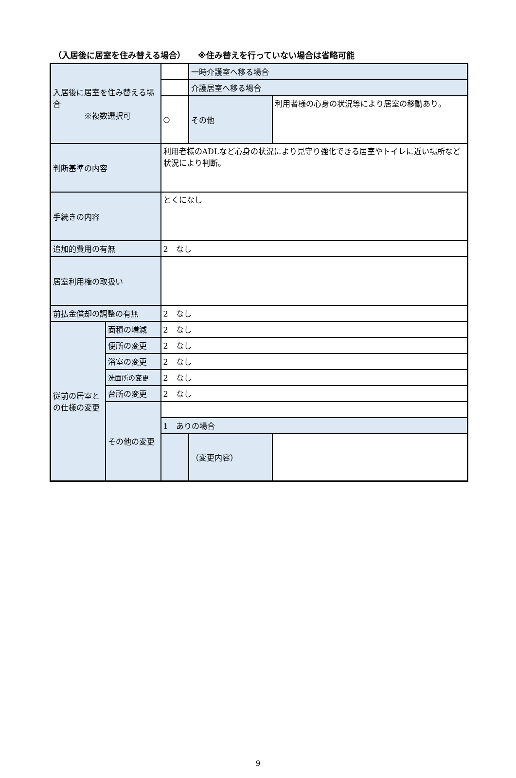（入居後に居室を住み替える場合）　　※住み替えを行っていない場合は省略可能
| 入居後に居室を住み替える場合 ※複数選択可 | | | 一時介護室へ移る場合 | |
| | | | 介護居室へ移る場合 | |
| | | ○ | その他 | 利用者様の心身の状況等により居室の移動あり。 |
| 判断基準の内容 | | 利用者様のADLなど心身の状況により見守り強化できる居室やトイレに近い場所など状況により判断。 | | |
| 手続きの内容 | | とくになし | | |
| 追加的費用の有無 | | 2 なし | | |
| 居室利用権の取扱い | | | | |
| 前払金償却の調整の有無 | | 2 なし | | |
| 従前の居室との仕様の変更 | 面積の増減 | 2 なし | | |
| | 便所の変更 | 2 なし | | |
| | 浴室の変更 | 2 なし | | |
| | 洗面所の変更 | 2 なし | | |
| | 台所の変更 | 2 なし | | |
| | その他の変更 | | | |
| | | 1 ありの場合 | | |
| | | | （変更内容） | |
9